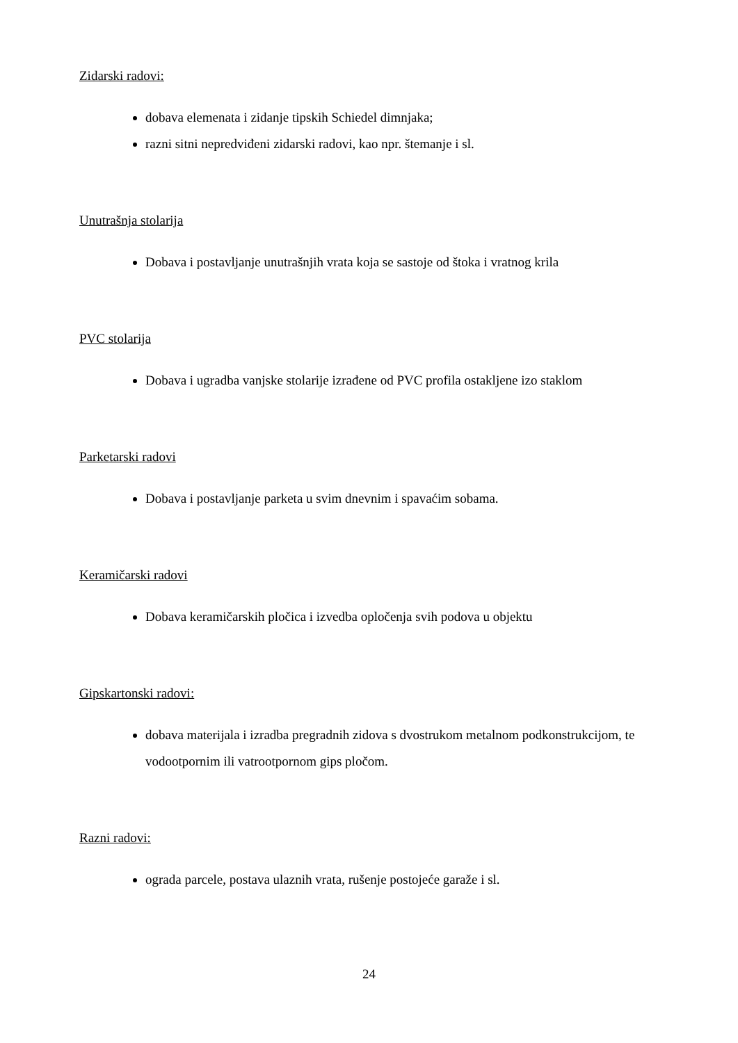Zidarski radovi:
dobava elemenata i zidanje tipskih Schiedel dimnjaka;
razni sitni nepredviđeni zidarski radovi, kao npr. štemanje i sl.
Unutrašnja stolarija
Dobava i postavljanje unutrašnjih vrata koja se sastoje od štoka i vratnog krila
PVC stolarija
Dobava i ugradba vanjske stolarije izrađene od PVC profila ostakljene izo staklom
Parketarski radovi
Dobava i postavljanje parketa u svim dnevnim i spavaćim sobama.
Keramičarski radovi
Dobava keramičarskih pločica i izvedba opločenja svih podova u objektu
Gipskartonski radovi:
dobava materijala i izradba pregradnih zidova s dvostrukom metalnom podkonstrukcijom, te vodootpornim ili vatrootpornom gips pločom.
Razni radovi:
ograda parcele, postava ulaznih vrata, rušenje postojeće garaže i sl.
24